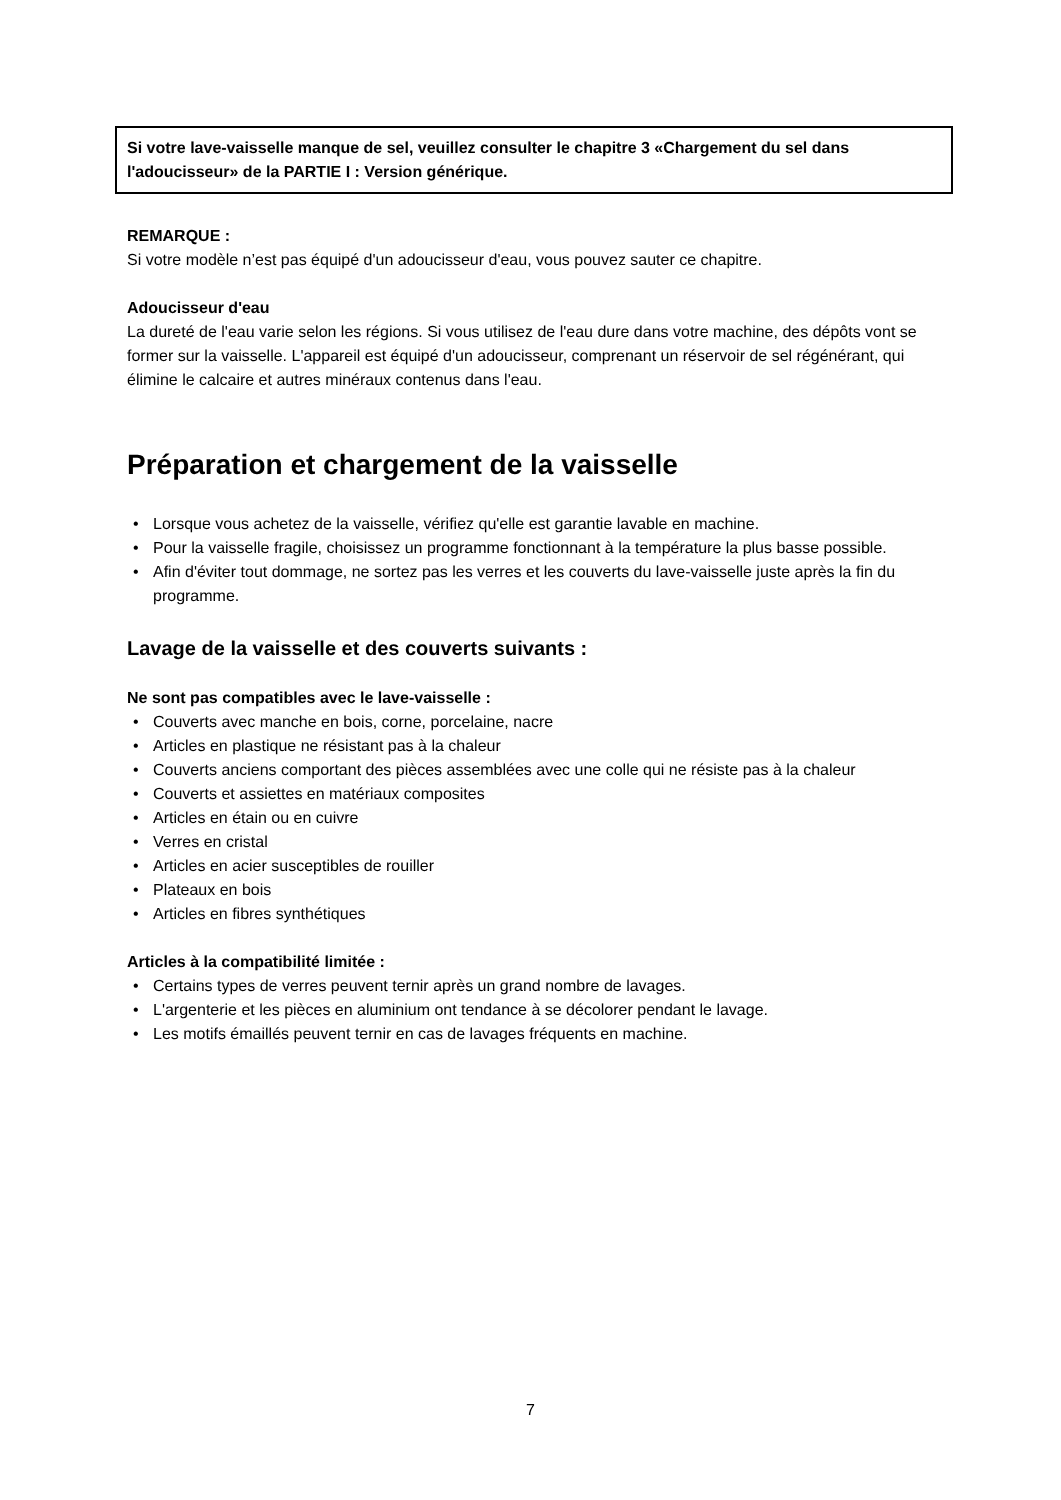Si votre lave-vaisselle manque de sel, veuillez consulter le chapitre 3 «Chargement du sel dans l'adoucisseur» de la PARTIE I : Version générique.
REMARQUE :
Si votre modèle n’est pas équipé d'un adoucisseur d'eau, vous pouvez sauter ce chapitre.
Adoucisseur d'eau
La dureté de l'eau varie selon les régions. Si vous utilisez de l'eau dure dans votre machine, des dépôts vont se former sur la vaisselle. L'appareil est équipé d'un adoucisseur, comprenant un réservoir de sel régénérant, qui élimine le calcaire et autres minéraux contenus dans l'eau.
Préparation et chargement de la vaisselle
• Lorsque vous achetez de la vaisselle, vérifiez qu'elle est garantie lavable en machine.
• Pour la vaisselle fragile, choisissez un programme fonctionnant à la température la plus basse possible.
• Afin d'éviter tout dommage, ne sortez pas les verres et les couverts du lave-vaisselle juste après la fin du programme.
Lavage de la vaisselle et des couverts suivants :
Ne sont pas compatibles avec le lave-vaisselle :
• Couverts avec manche en bois, corne, porcelaine, nacre
• Articles en plastique ne résistant pas à la chaleur
• Couverts anciens comportant des pièces assemblées avec une colle qui ne résiste pas à la chaleur
• Couverts et assiettes en matériaux composites
• Articles en étain ou en cuivre
• Verres en cristal
• Articles en acier susceptibles de rouiller
• Plateaux en bois
• Articles en fibres synthétiques
Articles à la compatibilité limitée :
• Certains types de verres peuvent ternir après un grand nombre de lavages.
• L'argenterie et les pièces en aluminium ont tendance à se décolorer pendant le lavage.
• Les motifs émaillés peuvent ternir en cas de lavages fréquents en machine.
7